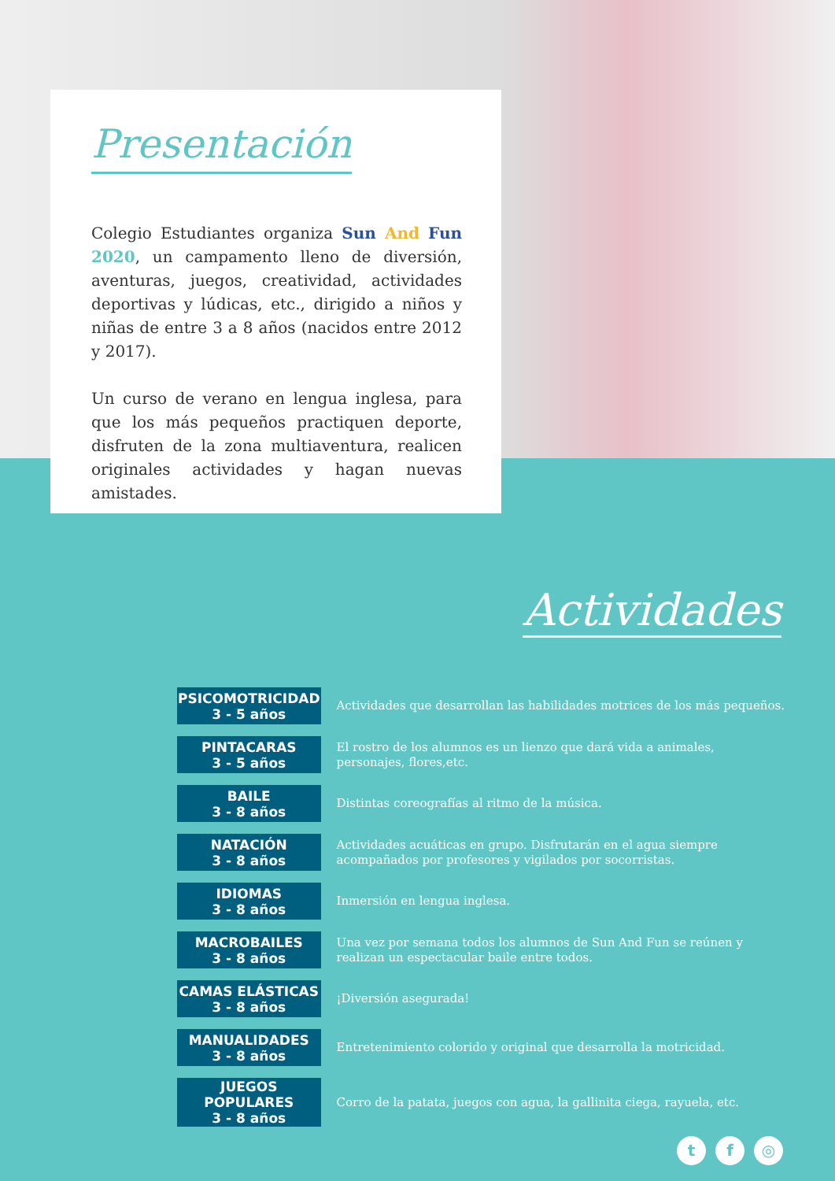Presentación
Colegio Estudiantes organiza Sun And Fun 2020, un campamento lleno de diversión, aventuras, juegos, creatividad, actividades deportivas y lúdicas, etc., dirigido a niños y niñas de entre 3 a 8 años (nacidos entre 2012 y 2017).
Un curso de verano en lengua inglesa, para que los más pequeños practiquen deporte, disfruten de la zona multiaventura, realicen originales actividades y hagan nuevas amistades.
Actividades
| PSICOMOTRICIDAD 3 - 5 años | Actividades que desarrollan las habilidades motrices de los más pequeños. |
| PINTACARAS 3 - 5 años | El rostro de los alumnos es un lienzo que dará vida a animales, personajes, flores,etc. |
| BAILE 3 - 8 años | Distintas coreografías al ritmo de la música. |
| NATACIÓN 3 - 8 años | Actividades acuáticas en grupo. Disfrutarán en el agua siempre acompañados por profesores y vigilados por socorristas. |
| IDIOMAS 3 - 8 años | Inmersión en lengua inglesa. |
| MACROBAILES 3 - 8 años | Una vez por semana todos los alumnos de Sun And Fun se reúnen y realizan un espectacular baile entre todos. |
| CAMAS ELÁSTICAS 3 - 8 años | ¡Diversión asegurada! |
| MANUALIDADES 3 - 8 años | Entretenimiento colorido y original que desarrolla la motricidad. |
| JUEGOS POPULARES 3 - 8 años | Corro de la patata, juegos con agua, la gallinita ciega, rayuela, etc. |
t f ◎